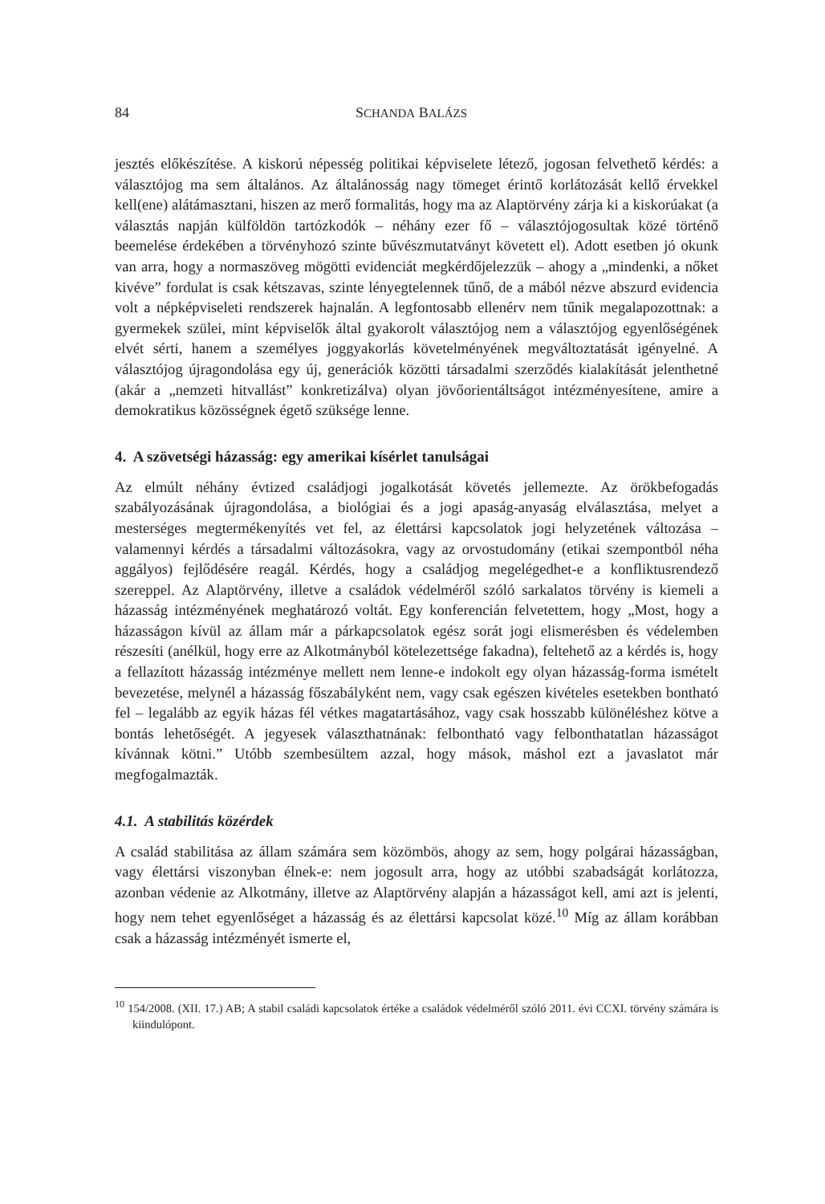84 SCHANDA BALÁZS
jesztés előkészítése. A kiskorú népesség politikai képviselete létező, jogosan felvethető kérdés: a választójog ma sem általános. Az általánosság nagy tömeget érintő korlátozását kellő érvekkel kell(ene) alátámasztani, hiszen az merő formalitás, hogy ma az Alaptörvény zárja ki a kiskorúakat (a választás napján külföldön tartózkodók – néhány ezer fő – választójogosultak közé történő beemelése érdekében a törvényhozó szinte bűvészmutatványt követett el). Adott esetben jó okunk van arra, hogy a normaszöveg mögötti evidenciát megkérdőjelezzük – ahogy a „mindenki, a nőket kivéve” fordulat is csak kétszavas, szinte lényegtelennek tűnő, de a mából nézve abszurd evidencia volt a népképviseleti rendszerek hajnalán. A legfontosabb ellenérv nem tűnik megalapozottnak: a gyermekek szülei, mint képviselők által gyakorolt választójog nem a választójog egyenlőségének elvét sérti, hanem a személyes joggyakorlás követelményének megváltoztatását igényelné. A választójog újragondolása egy új, generációk közötti társadalmi szerződés kialakítását jelenthetné (akár a „nemzeti hitvallást” konkretizálva) olyan jövőorientáltságot intézményesítene, amire a demokratikus közösségnek égető szüksége lenne.
4. A szövetségi házasság: egy amerikai kísérlet tanulságai
Az elmúlt néhány évtized családjogi jogalkotását követés jellemezte. Az örökbefogadás szabályozásának újragondolása, a biológiai és a jogi apaság-anyaság elválasztása, melyet a mesterséges megtermékenyítés vet fel, az élettársi kapcsolatok jogi helyzetének változása – valamennyi kérdés a társadalmi változásokra, vagy az orvostudomány (etikai szempontból néha aggályos) fejlődésére reagál. Kérdés, hogy a családjog megelégedhet-e a konfliktusrendező szereppel. Az Alaptörvény, illetve a családok védelméről szóló sarkalatos törvény is kiemeli a házasság intézményének meghatározó voltát. Egy konferencián felvetettem, hogy „Most, hogy a házasságon kívül az állam már a párkapcsolatok egész sorát jogi elismerésben és védelemben részesíti (anélkül, hogy erre az Alkotmányból kötelezettsége fakadna), feltehető az a kérdés is, hogy a fellazított házasság intézménye mellett nem lenne-e indokolt egy olyan házasság-forma ismételt bevezetése, melynél a házasság főszabályként nem, vagy csak egészen kivételes esetekben bontható fel – legalább az egyik házas fél vétkes magatartásához, vagy csak hosszabb különéléshez kötve a bontás lehetőségét. A jegyesek választhatnának: felbontható vagy felbonthatatlan házasságot kívánnak kötni.” Utóbb szembesültem azzal, hogy mások, máshol ezt a javaslatot már megfogalmazták.
4.1. A stabilitás közérdek
A család stabilitása az állam számára sem közömbös, ahogy az sem, hogy polgárai házasságban, vagy élettársi viszonyban élnek-e: nem jogosult arra, hogy az utóbbi szabadságát korlátozza, azonban védenie az Alkotmány, illetve az Alaptörvény alapján a házasságot kell, ami azt is jelenti, hogy nem tehet egyenlőséget a házasság és az élettársi kapcsolat közé.<sup>10</sup> Míg az állam korábban csak a házasság intézményét ismerte el,
<sup>10</sup> 154/2008. (XII. 17.) AB; A stabil családi kapcsolatok értéke a családok védelméről szóló 2011. évi CCXI. törvény számára is kiindulópont.